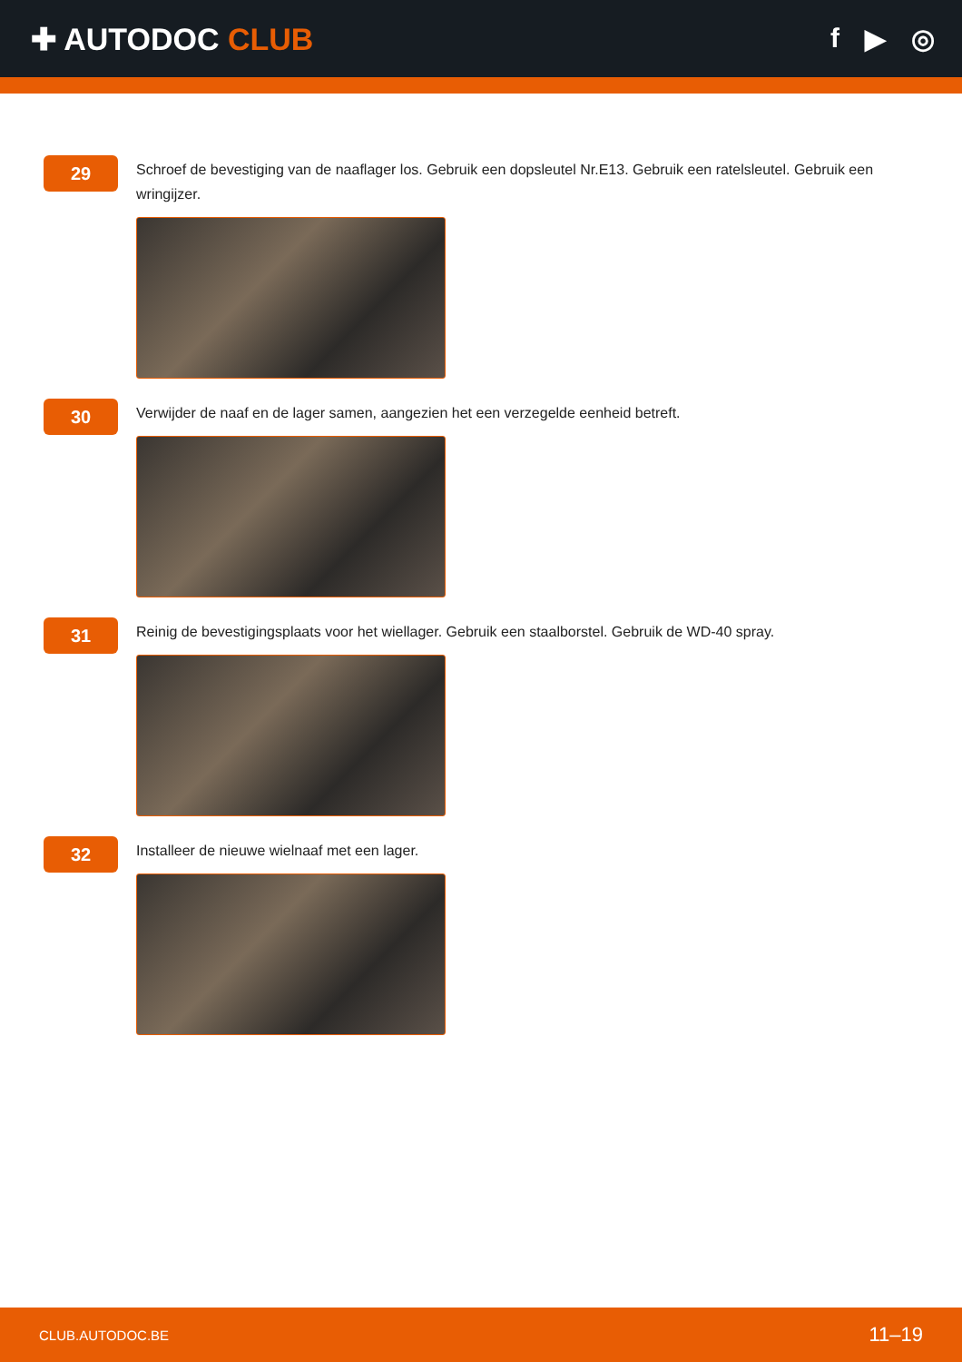✚ AUTODOC CLUB f ▶ ◎
29
Schroef de bevestiging van de naaflager los. Gebruik een dopsleutel Nr.E13. Gebruik een ratelsleutel. Gebruik een wringijzer.
30
Verwijder de naaf en de lager samen, aangezien het een verzegelde eenheid betreft.
31
Reinig de bevestigingsplaats voor het wiellager. Gebruik een staalborstel. Gebruik de WD-40 spray.
32
Installeer de nieuwe wielnaaf met een lager.
CLUB.AUTODOC.BE 11–19